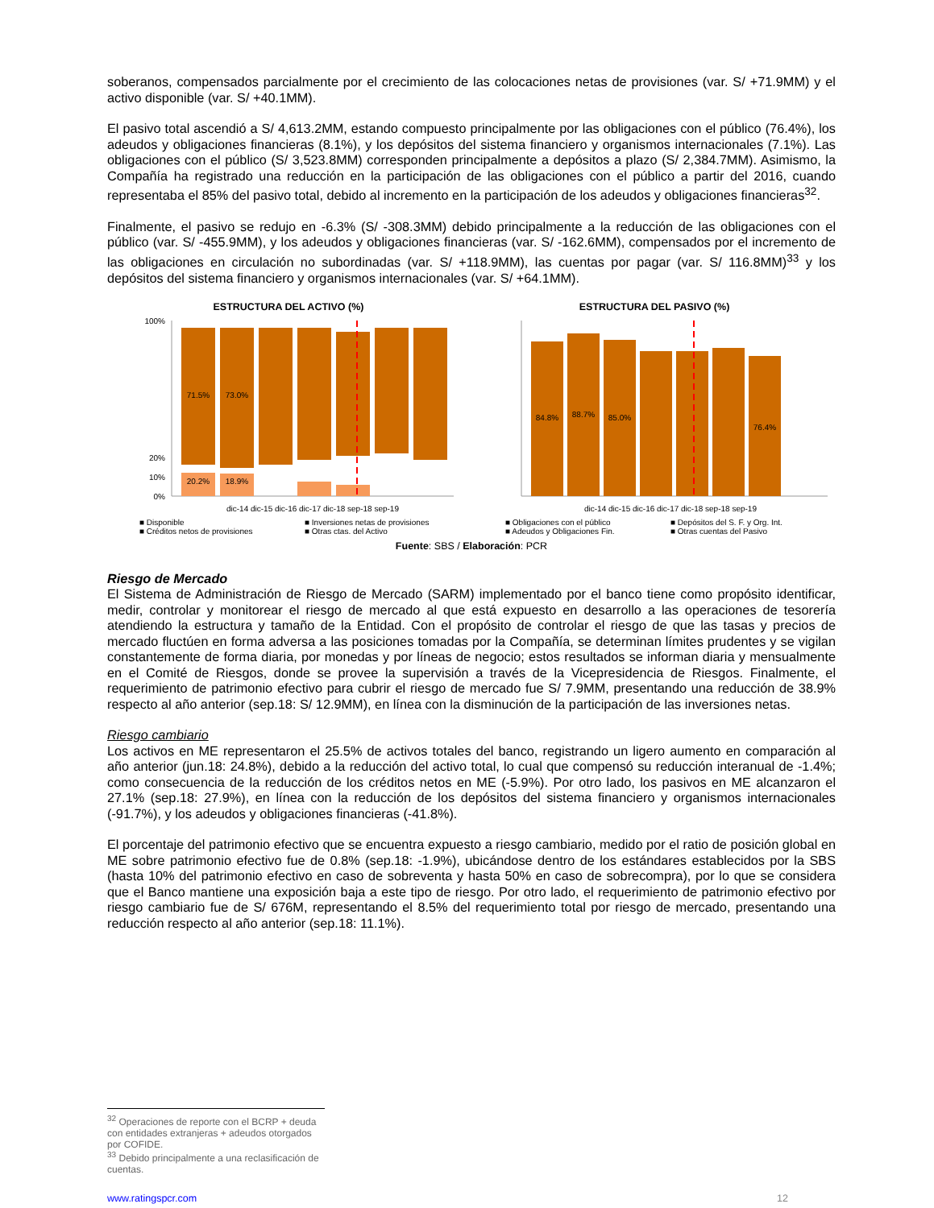soberanos, compensados parcialmente por el crecimiento de las colocaciones netas de provisiones (var. S/ +71.9MM) y el activo disponible (var. S/ +40.1MM).
El pasivo total ascendió a S/ 4,613.2MM, estando compuesto principalmente por las obligaciones con el público (76.4%), los adeudos y obligaciones financieras (8.1%), y los depósitos del sistema financiero y organismos internacionales (7.1%). Las obligaciones con el público (S/ 3,523.8MM) corresponden principalmente a depósitos a plazo (S/ 2,384.7MM). Asimismo, la Compañía ha registrado una reducción en la participación de las obligaciones con el público a partir del 2016, cuando representaba el 85% del pasivo total, debido al incremento en la participación de los adeudos y obligaciones financieras<sup>32</sup>.
Finalmente, el pasivo se redujo en -6.3% (S/ -308.3MM) debido principalmente a la reducción de las obligaciones con el público (var. S/ -455.9MM), y los adeudos y obligaciones financieras (var. S/ -162.6MM), compensados por el incremento de las obligaciones en circulación no subordinadas (var. S/ +118.9MM), las cuentas por pagar (var. S/ 116.8MM)<sup>33</sup> y los depósitos del sistema financiero y organismos internacionales (var. S/ +64.1MM).
ESTRUCTURA DEL ACTIVO (%)
100%
20%
10%
0%
71.5%
73.0%
20.2%
18.9%
dic-14 dic-15 dic-16 dic-17 dic-18 sep-18 sep-19
■ Disponible ■ Inversiones netas de provisiones ■ Créditos netos de provisiones ■ Otras ctas. del Activo
ESTRUCTURA DEL PASIVO (%)
84.8%
88.7%
85.0%
76.4%
dic-14 dic-15 dic-16 dic-17 dic-18 sep-18 sep-19
■ Obligaciones con el público ■ Depósitos del S. F. y Org. Int. ■ Adeudos y Obligaciones Fin. ■ Otras cuentas del Pasivo
Fuente: SBS / Elaboración: PCR
Riesgo de Mercado
El Sistema de Administración de Riesgo de Mercado (SARM) implementado por el banco tiene como propósito identificar, medir, controlar y monitorear el riesgo de mercado al que está expuesto en desarrollo a las operaciones de tesorería atendiendo la estructura y tamaño de la Entidad. Con el propósito de controlar el riesgo de que las tasas y precios de mercado fluctúen en forma adversa a las posiciones tomadas por la Compañía, se determinan límites prudentes y se vigilan constantemente de forma diaria, por monedas y por líneas de negocio; estos resultados se informan diaria y mensualmente en el Comité de Riesgos, donde se provee la supervisión a través de la Vicepresidencia de Riesgos. Finalmente, el requerimiento de patrimonio efectivo para cubrir el riesgo de mercado fue S/ 7.9MM, presentando una reducción de 38.9% respecto al año anterior (sep.18: S/ 12.9MM), en línea con la disminución de la participación de las inversiones netas.
Riesgo cambiario
Los activos en ME representaron el 25.5% de activos totales del banco, registrando un ligero aumento en comparación al año anterior (jun.18: 24.8%), debido a la reducción del activo total, lo cual que compensó su reducción interanual de -1.4%; como consecuencia de la reducción de los créditos netos en ME (-5.9%). Por otro lado, los pasivos en ME alcanzaron el 27.1% (sep.18: 27.9%), en línea con la reducción de los depósitos del sistema financiero y organismos internacionales (-91.7%), y los adeudos y obligaciones financieras (-41.8%).
El porcentaje del patrimonio efectivo que se encuentra expuesto a riesgo cambiario, medido por el ratio de posición global en ME sobre patrimonio efectivo fue de 0.8% (sep.18: -1.9%), ubicándose dentro de los estándares establecidos por la SBS (hasta 10% del patrimonio efectivo en caso de sobreventa y hasta 50% en caso de sobrecompra), por lo que se considera que el Banco mantiene una exposición baja a este tipo de riesgo. Por otro lado, el requerimiento de patrimonio efectivo por riesgo cambiario fue de S/ 676M, representando el 8.5% del requerimiento total por riesgo de mercado, presentando una reducción respecto al año anterior (sep.18: 11.1%).
<sup>32</sup> Operaciones de reporte con el BCRP + deuda con entidades extranjeras + adeudos otorgados por COFIDE.
<sup>33</sup> Debido principalmente a una reclasificación de cuentas.
www.ratingspcr.com 12